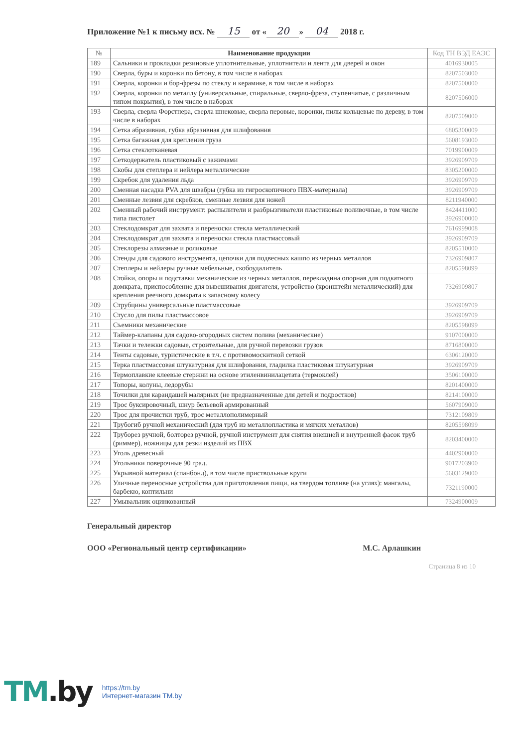Приложение №1 к письму исх. № 15 от « 20 » 04 2018 г.
| № | Наименование продукции | Код ТН ВЭД ЕАЭС |
| --- | --- | --- |
| 189 | Сальники и прокладки резиновые уплотнительные, уплотнители и лента для дверей и окон | 4016930005 |
| 190 | Сверла, буры и коронки по бетону, в том числе в наборах | 8207503000 |
| 191 | Сверла, коронки и бор-фрезы по стеклу и керамике, в том числе в наборах | 8207500000 |
| 192 | Сверла, коронки по металлу (универсальные, спиральные, сверло-фреза, ступенчатые, с различным типом покрытия), в том числе в наборах | 8207506000 |
| 193 | Сверла, сверла Форстнера, сверла шнековые, сверла перовые, коронки, пилы кольцевые по дереву, в том числе в наборах | 8207509000 |
| 194 | Сетка абразивная, губка абразивная для шлифования | 6805300009 |
| 195 | Сетка багажная для крепления груза | 5608193000 |
| 196 | Сетка стеклотканевая | 7019900009 |
| 197 | Сеткодержатель пластиковый с зажимами | 3926909709 |
| 198 | Скобы для степлера и нейлера металлические | 8305200000 |
| 199 | Скребок для удаления льда | 3926909709 |
| 200 | Сменная насадка PVA для швабры (губка из гигроскопичного ПВХ-материала) | 3926909709 |
| 201 | Сменные лезвия для скребков, сменные лезвия для ножей | 8211940000 |
| 202 | Сменный рабочий инструмент: распылители и разбрызгиватели пластиковые поливочные, в том числе типа пистолет | 8424411000 3926900000 |
| 203 | Стеклодомкрат для захвата и переноски стекла металлический | 7616999008 |
| 204 | Стеклодомкрат для захвата и переноски стекла пластмассовый | 3926909709 |
| 205 | Стеклорезы алмазные и роликовые | 8205510000 |
| 206 | Стенды для садового инструмента, цепочки для подвесных кашпо из черных металлов | 7326909807 |
| 207 | Степлеры и нейлеры ручные мебельные, скобоудалитель | 8205598099 |
| 208 | Стойки, опоры и подставки механические из черных металлов, перекладина опорная для подкатного домкрата, приспособление для вывешивания двигателя, устройство (кронштейн металлический) для крепления реечного домкрата к запасному колесу | 7326909807 |
| 209 | Струбцины универсальные пластмассовые | 3926909709 |
| 210 | Стусло для пилы пластмассовое | 3926909709 |
| 211 | Съемники механические | 8205598099 |
| 212 | Таймер-клапаны для садово-огородных систем полива (механические) | 9107000000 |
| 213 | Тачки и тележки садовые, строительные, для ручной перевозки грузов | 8716800000 |
| 214 | Тенты садовые, туристические в т.ч. с противомоскитной сеткой | 6306120000 |
| 215 | Терка пластмассовая штукатурная для шлифования, гладилка пластиковая штукатурная | 3926909709 |
| 216 | Термоплавкие клеевые стержни на основе этиленвинилацетата (термоклей) | 3506100000 |
| 217 | Топоры, колуны, ледорубы | 8201400000 |
| 218 | Точилки для карандашей малярных (не предназначенные для детей и подростков) | 8214100000 |
| 219 | Трос буксировочный, шнур бельевой армированный | 5607909000 |
| 220 | Трос для прочистки труб, трос металлополимерный | 7312109809 |
| 221 | Трубогиб ручной механический (для труб из металлопластика и мягких металлов) | 8205598099 |
| 222 | Труборез ручной, болторез ручной, ручной инструмент для снятия внешней и внутренней фасок труб (риммер), ножницы для резки изделий из ПВХ | 8203400000 |
| 223 | Уголь древесный | 4402900000 |
| 224 | Угольники поверочные 90 град. | 9017203900 |
| 225 | Укрывной материал (спанбонд), в том числе приствольные круги | 5603129000 |
| 226 | Уличные переносные устройства для приготовления пищи, на твердом топливе (на углях): мангалы, барбекю, коптильни | 7321190000 |
| 227 | Умывальник оцинкованный | 7324900009 |
Генеральный директор
ООО «Региональный центр сертификации» М.С. Арлашкин
Страница 8 из 10
TM.by
https://tm.by
Интернет-магазин TM.by